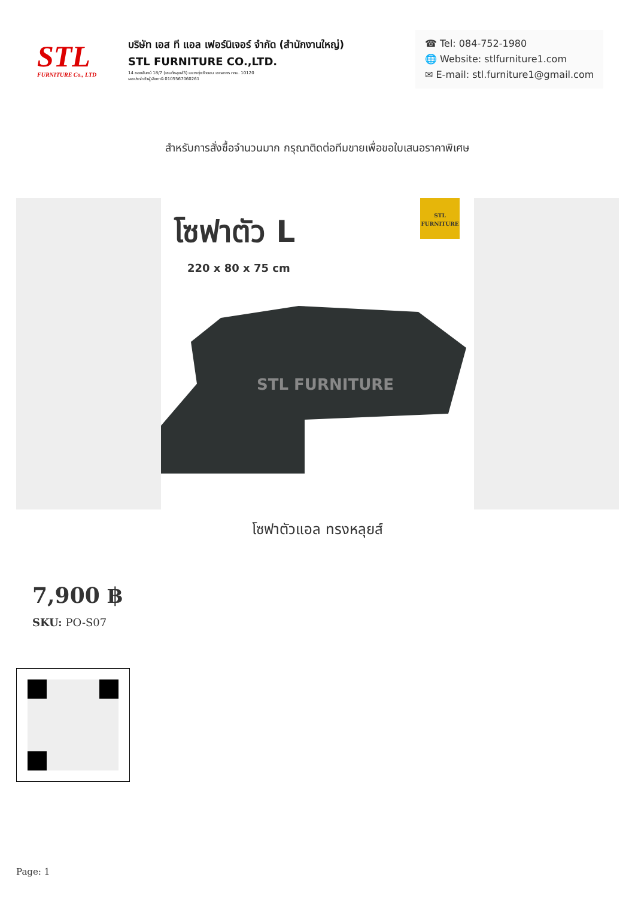STL
FURNITURE Co., LTD
บริษัท เอส ที แอล เฟอร์นิเจอร์ จำกัด (สำนักงานใหญ่)
STL FURNITURE CO.,LTD.
14 ซอยจันทน์ 18/7 (เซนต์หลุยส์3) แขวงทุ่งวัดดอน เขตสาทร กทม. 10120
เลขประจำตัวผู้เสียภาษี 0105567060261
☎ Tel: 084-752-1980
🌐 Website: stlfurniture1.com
✉ E-mail: stl.furniture1@gmail.com
สำหรับการสั่งซื้อจำนวนมาก กรุณาติดต่อทีมขายเพื่อขอใบเสนอราคาพิเศษ
โซฟาตัว L
220 x 80 x 75 cm
STL
FURNITURE
STL FURNITURE
โซฟาตัวแอล ทรงหลุยส์
7,900 ฿
SKU: PO-S07
Page: 1